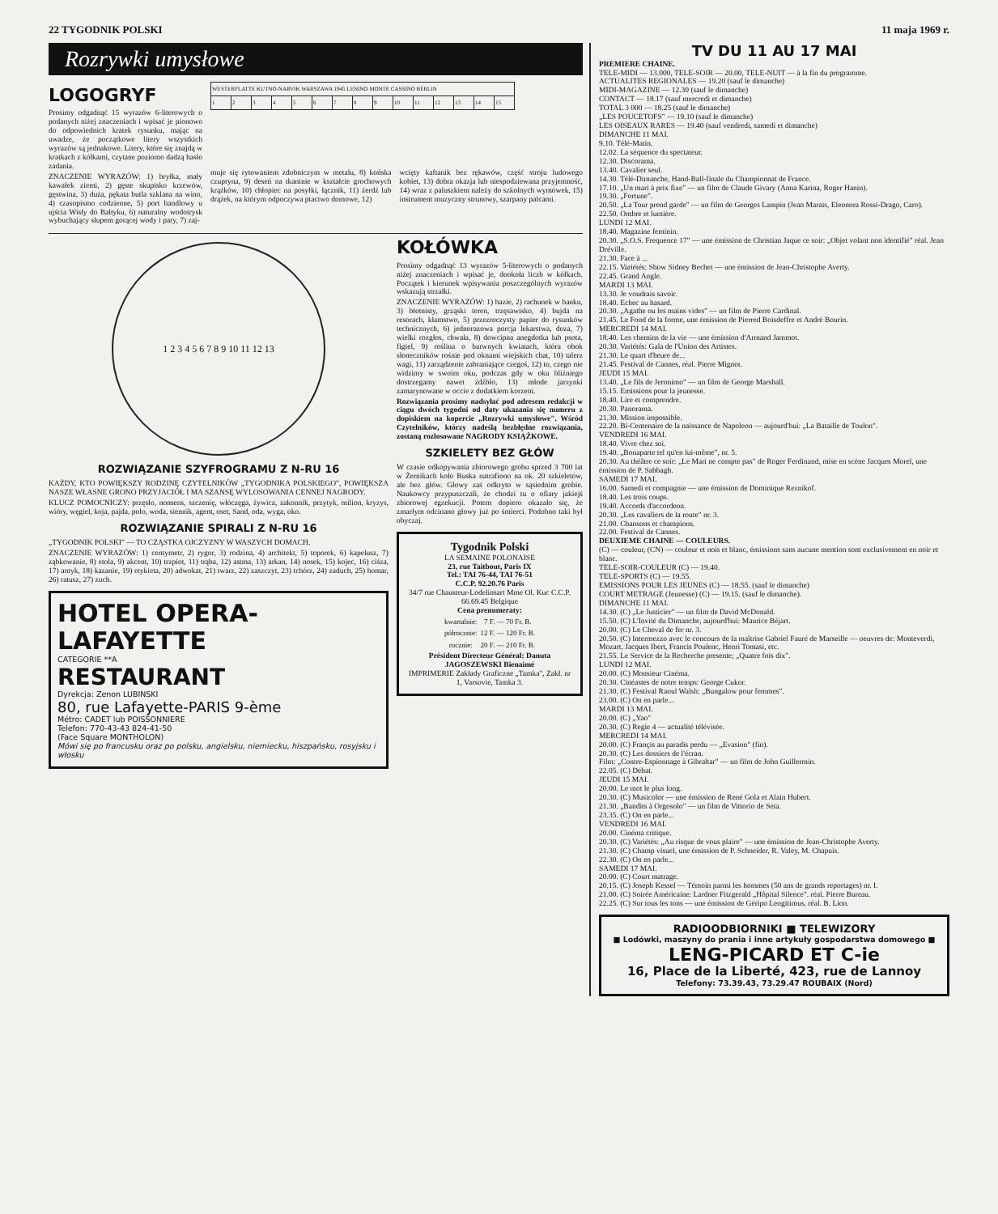22 TYGODNIK POLSKI 11 maja 1969 r.
Rozrywki umysłowe
LOGOGRYF
Prosimy odgadnąć 15 wyrazów 6-literowych o podanych niżej znaczeniach i wpisać je pionowo do odpowiednich kratek rysunku, mając na uwadze, że początkowe litery wszystkich wyrazów są jednakowe. Litery, które się znajdą w kratkach z kółkami, czytane poziomo dadzą hasło zadania.
ZNACZENIE WYRAZÓW: 1) bryłka, mały kawałek ziemi, 2) gęste skupisko krzewów, gęstwina, 3) duża, pękata butla szklana na wino, 4) czasopismo codzienne, 5) port handlowy u ujścia Wisły do Bałtyku, 6) naturalny wodotrysk wybuchający słupem gorącej wody i pary, 7) zaj-
| WESTERPLATTE KUTNO-NARVIK WARSZAWA 1945 LENINO MONTE CASSINO BERLIN | | | | | | | | | | | | | | |
| 1 | 2 | 3 | 4 | 5 | 6 | 7 | 8 | 9 | 10 | 11 | 12 | 13 | 14 | 15 |
muje się rytowaniem zdobniczym w metalu, 8) końska czupryna, 9) deseń na tkaninie w kształcie grochowych krążków, 10) chłopiec na posyłki, łącznik, 11) żerdź lub drążek, na którym odpoczywa ptactwo domowe, 12)
wcięty kaftanik bez rękawów, część stroju ludowego kobiet, 13) dobra okazja lub niespodziewana przyjemność, 14) wraz z paluszkiem należy do szkolnych wymówek, 15) instrument muzyczny strunowy, szarpany palcami.
1 2 3 4 5 6 7 8 9 10 11 12 13
ROZWIĄZANIE SZYFROGRAMU Z N-RU 16
KAŻDY, KTO POWIĘKSZY RODZINĘ CZYTELNIKÓW „TYGODNIKA POLSKIEGO", POWIĘKSZA NASZE WŁASNE GRONO PRZYJACIÓŁ I MA SZANSĘ WYLOSOWANIA CENNEJ NAGRODY.
KLUCZ POMOCNICZY: przęsło, nonsens, szczenię, włóczęga, żywica, zakonnik, przytyk, milion, kryzys, wióry, węgiel, koja, pajda, polo, woda, siennik, agent, oset, Sand, oda, wyga, oko.
ROZWIĄZANIE SPIRALI Z N-RU 16
„TYGODNIK POLSKI" — TO CZĄSTKA OJCZYZNY W WASZYCH DOMACH.
ZNACZENIE WYRAZÓW: 1) centymetr, 2) rygor, 3) rodzina, 4) architekt, 5) toporek, 6) kapelusz, 7) ząbkowanie, 8) etola, 9) akcent, 10) trzpiot, 11) trąba, 12) astma, 13) arkan, 14) nosek, 15) kojec, 16) ciśza, 17) antyk, 18) kazanie, 19) etykieta, 20) adwokat, 21) twarz, 22) zaszczyt, 23) tchórz, 24) zaduch, 25) homar, 26) ratusz, 27) zuch.
HOTEL OPERA- LAFAYETTE
CATEGORIE **A
RESTAURANT
Dyrekcja: Zenon LUBINSKI
80, rue Lafayette-PARIS 9-ème
Métro: CADET lub POISSONNIERE
Telefon: 770-43-43 824-41-50
(Face Square MONTHOLON)
Mówi się po francusku oraz po polsku, angielsku, niemiecku, hiszpańsku, rosyjsku i włosku
KOŁÓWKA
Prosimy odgadnąć 13 wyrazów 5-literowych o podanych niżej znaczeniach i wpisać je, dookoła liczb w kółkach. Początek i kierunek wpisywania poszczególnych wyrazów wskazują strzałki.
ZNACZENIE WYRAZÓW: 1) bazie, 2) rachunek w banku, 3) błotnisty, grząski teren, trzęsawisko, 4) bujda na resorach, kłamstwo, 5) przezroczysty papier do rysunków technicznych, 6) jednorazowa porcja lekarstwa, doza, 7) wielki rozgłos, chwała, 8) dowcipna anegdotka lub psota, figiel, 9) roślina o barwnych kwiatach, która obok słoneczników rośnie pod oknami wiejskich chat, 10) talerz wagi, 11) zarządzenie zabraniające czegoś, 12) to, czego nie widzimy w swoim oku, podczas gdy w oku bliźniego dostrzegamy nawet źdźbło, 13) młode jarzynki zamarynowane w occie z dodatkiem korzeni.
Rozwiązania prosimy nadsyłać pod adresem redakcji w ciągu dwóch tygodni od daty ukazania się numeru z dopiskiem na kopercie „Rozrywki umysłowe". Wśród Czytelników, którzy nadeślą bezbłędne rozwiązania, zostaną rozlosowane NAGRODY KSIĄŻKOWE.
SZKIELETY BEZ GŁÓW
W czasie odkopywania zbiorowego grobu sprzed 3 700 lat w Żernikach koło Buska natrafiono na ok. 20 szkieletów, ale bez głów. Głowy zaś odkryto w sąsiednim grobie. Naukowcy przypuszczali, że chodzi tu o ofiary jakiejś zbiorowej egzekucji. Potem dopiero okazało się, że zmarłym odcinano głowy już po śmierci. Podobno taki był obyczaj.
Tygodnik Polski
LA SEMAINE POLONAISE
23, rue Taitbout, Paris IX
Tel.: TAI 76-44, TAI 76-51
C.C.P. 92.20.76 Paris
34/7 rue Chausteur-Lodelinsart Mme Ol. Kuc C.C.P. 66.69.45 Belgique
Cena prenumeraty:
| kwartalnie: | 7 F. — 70 Fr. B. |
| półrocznie: | 12 F. — 120 Fr. B. |
| rocznie: | 20 F. — 210 Fr. B. |
Président Directeur Général: Danuta JAGOSZEWSKI Bienaimé
IMPRIMERIE Zakłady Graficzne „Tamka", Zakł. nr 1, Varsovie, Tamka 3.
TV DU 11 AU 17 MAI
PREMIERE CHAINE.
TELE-MIDI — 13.000, TELE-SOIR — 20.00, TELE-NUIT — à la fin du programme.
ACTUALITES REGIONALES — 19.20 (sauf le dimanche)
MIDI-MAGAZINE — 12.30 (sauf le dimanche)
CONTACT — 18.17 (sauf mercredi et dimanche)
TOTAL 3 000 — 18.25 (sauf le dimanche)
„LES POUCETOFS" — 19.10 (sauf le dimanche)
LES OISEAUX RARES — 19.40 (sauf vendredi, samedi et dimanche)
DIMANCHE 11 MAI.
9.10. Télé-Matin.
12.02. La séquence du spectateur.
12.30. Discorama.
13.40. Cavalier seul.
14.30. Télé-Dimanche, Hand-Ball-finale du Championnat de France.
17.10. „Un mari à prix fixe" — un film de Claude Givary (Anna Karina, Roger Hanin).
19.30. „Fortune".
20.50. „La Tour prend garde" — un film de Georges Lampin (Jean Marais, Eleonora Rossi-Drago, Caro).
22.50. Ombre et lumière.
LUNDI 12 MAI.
18.40. Magazine feminin.
20.30. „S.O.S. Frequence 17" — une émission de Christian Jaque ce soir: „Objet volant non identifié" réal. Jean Dréville.
21.30. Face à ...
22.15. Variétés: Show Sidney Bechet — une émission de Jean-Christophe Averty.
22.45. Grand Angle.
MARDI 13 MAI.
13.30. Je voudrais savoir.
18.40. Echec au hasard.
20.30. „Agathe ou les mains vides" — un film de Pierre Cardinal.
21.45. Le Fond de la forme, une émission de Pierred Boisdeffre et André Bourin.
MERCREDI 14 MAI.
18.40. Les chemins de la vie — une émission d'Armand Jammot.
20.30. Variétés: Gala de l'Union des Artistes.
21.30. Le quart d'heure de...
21.45. Festival de Cannes, réal. Pierre Mignot.
JEUDI 15 MAI.
13.40. „Le fils de Jeronimo" — un film de George Marshall.
15.15. Emissions pour la jeunesse.
18.40. Lire et comprendre.
20.30. Panorama.
21.30. Mission impossible.
22.20. Bi-Centenaire de la naissance de Napoleon — aujourd'hui: „La Bataille de Toulon".
VENDREDI 16 MAI.
18.40. Vivre chez soi.
19.40. „Bonaparte tel qu'en lui-même", nr. 5.
20.30. Au théâtre ce soir: „Le Mari ne compte pas" de Roger Ferdinand, mise en scène Jacques Morel, une émission de P. Sabbagh.
SAMEDI 17 MAI.
16.00. Samedi et compagnie — une émission de Dominique Reznikof.
18.40. Les trois coups.
19.40. Accords d'accordeon.
20.30. „Les cavaliers de la route" nr. 3.
21.00. Chansons et champions.
22.00. Festival de Cannes.
DEUXIEME CHAINE — COULEURS.
(C) — couleur, (CN) — couleur et nois et blanc, émissions sans aucune mention sont exclusivement en noir et blanc.
TELE-SOIR-COULEUR (C) — 19.40.
TELE-SPORTS (C) — 19.55.
EMISSIONS POUR LES JEUNES (C) — 18.55. (sauf le dimanche)
COURT METRAGE (Jeunesse) (C) — 19.15. (sauf le dimanche).
DIMANCHE 11 MAI.
14.30. (C) „Le Justicier" — un film de David McDonald.
15.50. (C) L'Invité du Dimanche, aujourd'hui: Maurice Béjart.
20.00. (C) Le Cheval de fer nr. 3.
20.50. (C) Intermezzo avec le concours de la maîtrise Gabriel Fauré de Marseille — oeuvres de: Monteverdi, Mozart, Jacques Ibert, Francis Poulenc, Henri Tomasi, etc.
21.55. Le Service de la Recherche presente; „Quatre fois dix".
LUNDI 12 MAI.
20.00. (C) Monsieur Cinéma.
20.30. Cinéastes de notre temps: George Cukor.
21.30. (C) Festival Raoul Walsh: „Bungalow pour femmes".
23.00. (C) On en parle...
MARDI 13 MAI.
20.00. (C) „Yao"
20.30. (C) Regie 4 — actualité télévisée.
MERCREDI 14 MAI.
20.00. (C) Françis au paradis perdu — „Evasion" (fin).
20.30. (C) Les dossiers de l'écran.
Film: „Contre-Espionnage à Gibraltar" — un film de John Guillermin.
22.05. (C) Débat.
JEUDI 15 MAI.
20.00. Le mot le plus long.
20.30. (C) Musicolor — une émission de René Gola et Alain Hubert.
21.30. „Bandits à Orgosolo" — un film de Vittorio de Seta.
23.35. (C) On en parle...
VENDREDI 16 MAI.
20.00. Cinéma critique.
20.30. (C) Variétés: „Au risque de vous plaire" — une émission de Jean-Christophe Averty.
21.30. (C) Champ visuel, une émission de P. Schneider, R. Valey, M. Chapuis.
22.30. (C) On en parle...
SAMEDI 17 MAI.
20.00. (C) Court matrage.
20.15. (C) Joseph Kessel — Témoin parmi les hommes (50 ans de grands reportages) nr. I.
21.00. (C) Soirée Américaine: Lardner Fitzgerald „Hôpital Silence". réal. Pierre Bureau.
22.25. (C) Sur tous les tons — une émission de Géripo Leogitimus, réal. B. Lion.
RADIOODBIORNIKI ■ TELEWIZORY
■ Lodówki, maszyny do prania i inne artykuły gospodarstwa domowego ■
LENG-PICARD ET C-ie
16, Place de la Liberté, 423, rue de Lannoy
Telefony: 73.39.43, 73.29.47 ROUBAIX (Nord)